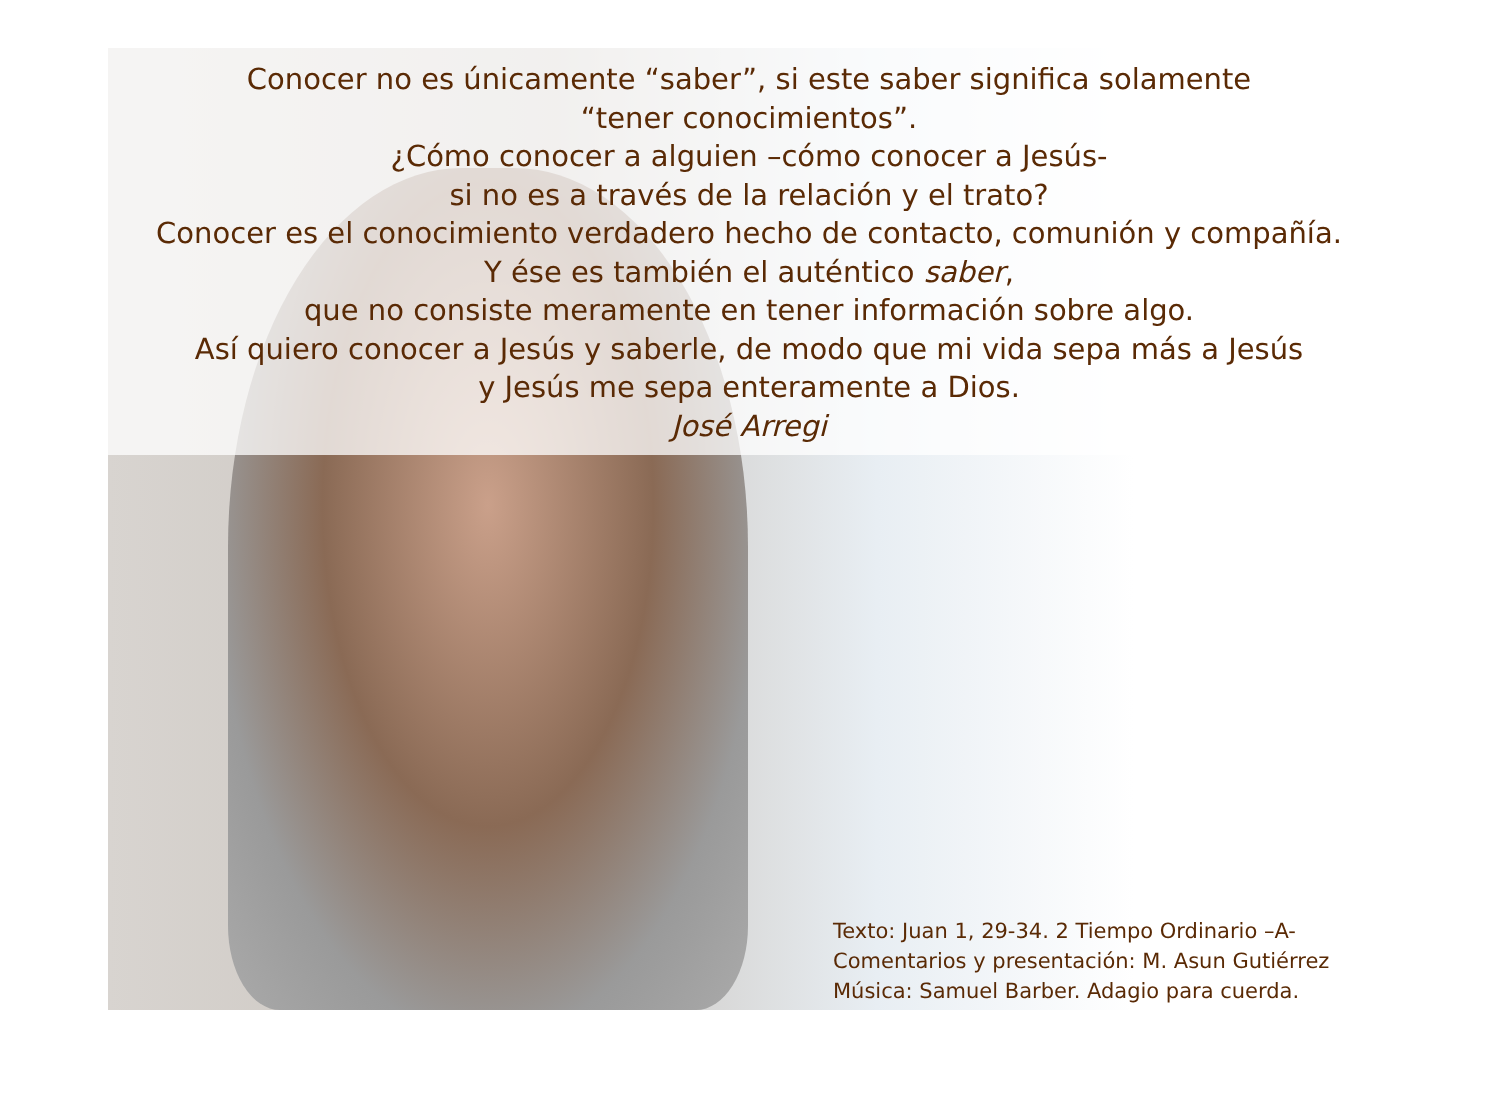Conocer no es únicamente “saber”, si este saber significa solamente
“tener conocimientos”.
¿Cómo conocer a alguien –cómo conocer a Jesús-
si no es a través de la relación y el trato?
Conocer es el conocimiento verdadero hecho de contacto, comunión y compañía.
Y ése es también el auténtico saber,
que no consiste meramente en tener información sobre algo.
Así quiero conocer a Jesús y saberle, de modo que mi vida sepa más a Jesús
y Jesús me sepa enteramente a Dios.
José Arregi
Texto: Juan 1, 29-34. 2 Tiempo Ordinario –A-
Comentarios y presentación: M. Asun Gutiérrez
Música: Samuel Barber. Adagio para cuerda.